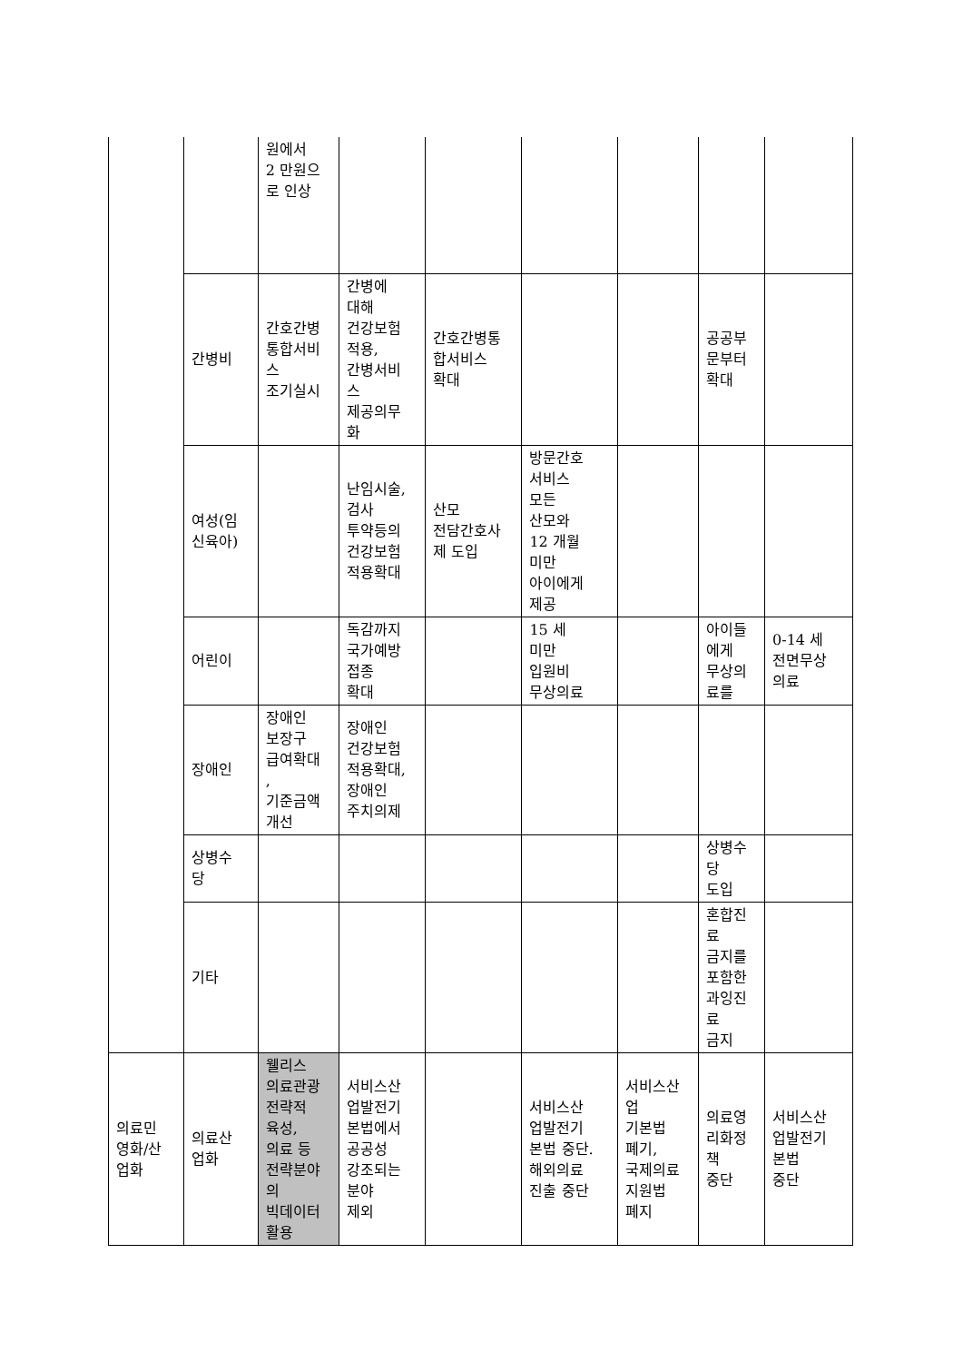| | | 원에서 2 만원으 로 인상 | | | | | | |
| | 간병비 | 간호간병 통합서비 스 조기실시 | 간병에 대해 건강보험 적용, 간병서비 스 제공의무 화 | 간호간병통 합서비스 확대 | | | 공공부 문부터 확대 | |
| | 여성(임 신육아) | | 난임시술, 검사 투약등의 건강보험 적용확대 | 산모 전담간호사 제 도입 | 방문간호 서비스 모든 산모와 12 개월 미만 아이에게 제공 | | | |
| | 어린이 | | 독감까지 국가예방 접종 확대 | | 15 세 미만 입원비 무상의료 | | 아이들 에게 무상의 료를 | 0-14 세 전면무상 의료 |
| | 장애인 | 장애인 보장구 급여확대 , 기준금액 개선 | 장애인 건강보험 적용확대, 장애인 주치의제 | | | | | |
| | 상병수 당 | | | | | | 상병수 당 도입 | |
| | 기타 | | | | | | 혼합진 료 금지를 포함한 과잉진 료 금지 | |
| 의료민 영화/산 업화 | 의료산 업화 | 웰리스 의료관광 전략적 육성, 의료 등 전략분야 의 빅데이터 활용 | 서비스산 업발전기 본법에서 공공성 강조되는 분야 제외 | | 서비스산 업발전기 본법 중단. 해외의료 진출 중단 | 서비스산 업 기본법 폐기, 국제의료 지원법 폐지 | 의료영 리화정 책 중단 | 서비스산 업발전기 본법 중단 |